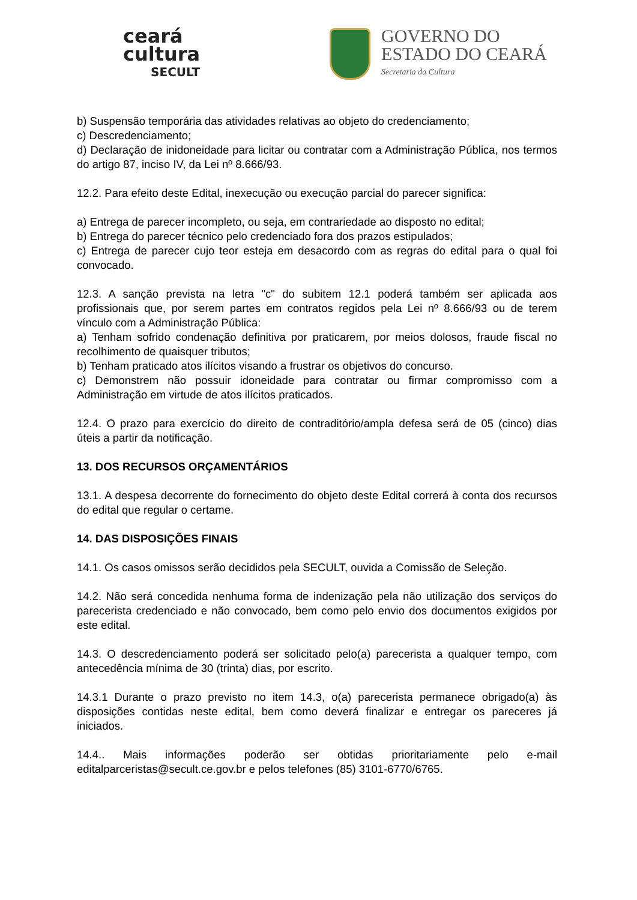ceará
cultura
SECULT
GOVERNO DO
ESTADO DO CEARÁ
Secretaria da Cultura
b) Suspensão temporária das atividades relativas ao objeto do credenciamento;
c) Descredenciamento;
d) Declaração de inidoneidade para licitar ou contratar com a Administração Pública, nos termos do artigo 87, inciso IV, da Lei nº 8.666/93.
12.2. Para efeito deste Edital, inexecução ou execução parcial do parecer significa:
a) Entrega de parecer incompleto, ou seja, em contrariedade ao disposto no edital;
b) Entrega do parecer técnico pelo credenciado fora dos prazos estipulados;
c) Entrega de parecer cujo teor esteja em desacordo com as regras do edital para o qual foi convocado.
12.3. A sanção prevista na letra "c" do subitem 12.1 poderá também ser aplicada aos profissionais que, por serem partes em contratos regidos pela Lei nº 8.666/93 ou de terem vínculo com a Administração Pública:
a) Tenham sofrido condenação definitiva por praticarem, por meios dolosos, fraude fiscal no recolhimento de quaisquer tributos;
b) Tenham praticado atos ilícitos visando a frustrar os objetivos do concurso.
c) Demonstrem não possuir idoneidade para contratar ou firmar compromisso com a Administração em virtude de atos ilícitos praticados.
12.4. O prazo para exercício do direito de contraditório/ampla defesa será de 05 (cinco) dias úteis a partir da notificação.
13. DOS RECURSOS ORÇAMENTÁRIOS
13.1. A despesa decorrente do fornecimento do objeto deste Edital correrá à conta dos recursos do edital que regular o certame.
14. DAS DISPOSIÇÕES FINAIS
14.1. Os casos omissos serão decididos pela SECULT, ouvida a Comissão de Seleção.
14.2. Não será concedida nenhuma forma de indenização pela não utilização dos serviços do parecerista credenciado e não convocado, bem como pelo envio dos documentos exigidos por este edital.
14.3. O descredenciamento poderá ser solicitado pelo(a) parecerista a qualquer tempo, com antecedência mínima de 30 (trinta) dias, por escrito.
14.3.1 Durante o prazo previsto no item 14.3, o(a) parecerista permanece obrigado(a) às disposições contidas neste edital, bem como deverá finalizar e entregar os pareceres já iniciados.
14.4.. Mais informações poderão ser obtidas prioritariamente pelo e-mail editalparceristas@secult.ce.gov.br e pelos telefones (85) 3101-6770/6765.